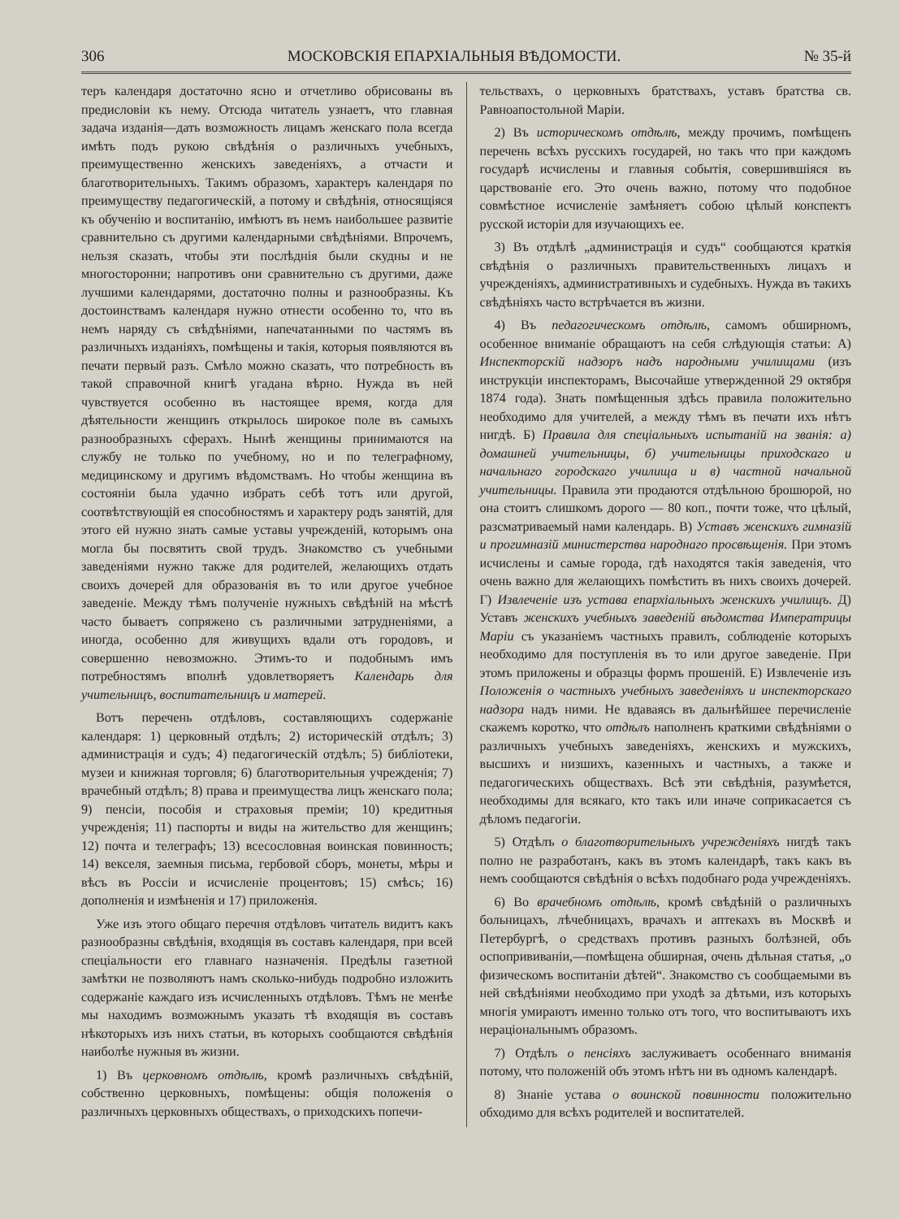306 МОСКОВСКІЯ ЕПАРХІАЛЬНЫЯ ВѢДОМОСТИ. № 35-й
теръ календаря достаточно ясно и отчетливо обрисованы въ предисловіи къ нему. Отсюда читатель узнаетъ, что главная задача изданія—дать возможность лицамъ женскаго пола всегда имѣть подъ рукою свѣдѣнія о различныхъ учебныхъ, преимущественно женскихъ заведеніяхъ, а отчасти и благотворительныхъ. Такимъ образомъ, характеръ календаря по преимуществу педагогическій, а потому и свѣдѣнія, относящіяся къ обученію и воспитанію, имѣютъ въ немъ наибольшее развитіе сравнительно съ другими календарными свѣдѣніями. Впрочемъ, нельзя сказать, чтобы эти послѣднія были скудны и не многосторонни; напротивъ они сравнительно съ другими, даже лучшими календарями, достаточно полны и разнообразны. Къ достоинствамъ календаря нужно отнести особенно то, что въ немъ наряду съ свѣдѣніями, напечатанными по частямъ въ различныхъ изданіяхъ, помѣщены и такія, которыя появляются въ печати первый разъ. Смѣло можно сказать, что потребность въ такой справочной книгѣ угадана вѣрно. Нужда въ ней чувствуется особенно въ настоящее время, когда для дѣятельности женщинъ открылось широкое поле въ самыхъ разнообразныхъ сферахъ. Нынѣ женщины принимаются на службу не только по учебному, но и по телеграфному, медицинскому и другимъ вѣдомствамъ. Но чтобы женщина въ состояніи была удачно избрать себѣ тотъ или другой, соотвѣтствующій ея способностямъ и характеру родъ занятій, для этого ей нужно знать самые уставы учрежденій, которымъ она могла бы посвятить свой трудъ. Знакомство съ учебными заведеніями нужно также для родителей, желающихъ отдать своихъ дочерей для образованія въ то или другое учебное заведеніе. Между тѣмъ полученіе нужныхъ свѣдѣній на мѣстѣ часто бываетъ сопряжено съ различными затрудненіями, а иногда, особенно для живущихъ вдали отъ городовъ, и совершенно невозможно. Этимъ-то и подобнымъ имъ потребностямъ вполнѣ удовлетворяетъ Календарь для учительницъ, воспитательницъ и матерей.
Вотъ перечень отдѣловъ, составляющихъ содержаніе календаря: 1) церковный отдѣлъ; 2) историческій отдѣлъ; 3) администрація и судъ; 4) педагогическій отдѣлъ; 5) библіотеки, музеи и книжная торговля; 6) благотворительныя учрежденія; 7) врачебный отдѣлъ; 8) права и преимущества лицъ женскаго пола; 9) пенсіи, пособія и страховыя преміи; 10) кредитныя учрежденія; 11) паспорты и виды на жительство для женщинъ; 12) почта и телеграфъ; 13) всесословная воинская повинность; 14) векселя, заемныя письма, гербовой сборъ, монеты, мѣры и вѣсъ въ Россіи и исчисленіе процентовъ; 15) смѣсь; 16) дополненія и измѣненія и 17) приложенія.
Уже изъ этого общаго перечня отдѣловъ читатель видитъ какъ разнообразны свѣдѣнія, входящія въ составъ календаря, при всей спеціальности его главнаго назначенія. Предѣлы газетной замѣтки не позволяютъ намъ сколько-нибудь подробно изложить содержаніе каждаго изъ исчисленныхъ отдѣловъ. Тѣмъ не менѣе мы находимъ возможнымъ указать тѣ входящія въ составъ нѣкоторыхъ изъ нихъ статьи, въ которыхъ сообщаются свѣдѣнія наиболѣе нужныя въ жизни.
1) Въ церковномъ отдѣлѣ, кромѣ различныхъ свѣдѣній, собственно церковныхъ, помѣщены: общія положенія о различныхъ церковныхъ обществахъ, о приходскихъ попечи-
тельствахъ, о церковныхъ братствахъ, уставъ братства св. Равноапостольной Маріи.
2) Въ историческомъ отдѣлѣ, между прочимъ, помѣщенъ перечень всѣхъ русскихъ государей, но такъ что при каждомъ государѣ исчислены и главныя событія, совершившіяся въ царствованіе его. Это очень важно, потому что подобное совмѣстное исчисленіе замѣняетъ собою цѣлый конспектъ русской исторіи для изучающихъ ее.
3) Въ отдѣлѣ „администрація и судъ“ сообщаются краткія свѣдѣнія о различныхъ правительственныхъ лицахъ и учрежденіяхъ, административныхъ и судебныхъ. Нужда въ такихъ свѣдѣніяхъ часто встрѣчается въ жизни.
4) Въ педагогическомъ отдѣлѣ, самомъ обширномъ, особенное вниманіе обращаютъ на себя слѣдующія статьи: А) Инспекторскій надзоръ надъ народными училищами (изъ инструкціи инспекторамъ, Высочайше утвержденной 29 октября 1874 года). Знать помѣщенныя здѣсь правила положительно необходимо для учителей, а между тѣмъ въ печати ихъ нѣтъ нигдѣ. Б) Правила для спеціальныхъ испытаній на званія: а) домашней учительницы, б) учительницы приходскаго и начальнаго городскаго училища и в) частной начальной учительницы. Правила эти продаются отдѣльною брошюрой, но она стоитъ слишкомъ дорого — 80 коп., почти тоже, что цѣлый, разсматриваемый нами календарь. В) Уставъ женскихъ гимназій и прогимназій министерства народнаго просвѣщенія. При этомъ исчислены и самые города, гдѣ находятся такія заведенія, что очень важно для желающихъ помѣстить въ нихъ своихъ дочерей. Г) Извлеченіе изъ устава епархіальныхъ женскихъ училищъ. Д) Уставъ женскихъ учебныхъ заведеній вѣдомства Императрицы Маріи съ указаніемъ частныхъ правилъ, соблюденіе которыхъ необходимо для поступленія въ то или другое заведеніе. При этомъ приложены и образцы формъ прошеній. Е) Извлеченіе изъ Положенія о частныхъ учебныхъ заведеніяхъ и инспекторскаго надзора надъ ними. Не вдаваясь въ дальнѣйшее перечисленіе скажемъ коротко, что отдѣлъ наполненъ краткими свѣдѣніями о различныхъ учебныхъ заведеніяхъ, женскихъ и мужскихъ, высшихъ и низшихъ, казенныхъ и частныхъ, а также и педагогическихъ обществахъ. Всѣ эти свѣдѣнія, разумѣется, необходимы для всякаго, кто такъ или иначе соприкасается съ дѣломъ педагогіи.
5) Отдѣлъ о благотворительныхъ учрежденіяхъ нигдѣ такъ полно не разработанъ, какъ въ этомъ календарѣ, такъ какъ въ немъ сообщаются свѣдѣнія о всѣхъ подобнаго рода учрежденіяхъ.
6) Во врачебномъ отдѣлѣ, кромѣ свѣдѣній о различныхъ больницахъ, лѣчебницахъ, врачахъ и аптекахъ въ Москвѣ и Петербургѣ, о средствахъ противъ разныхъ болѣзней, объ оспопрививаніи,—помѣщена обширная, очень дѣльная статья, „о физическомъ воспитаніи дѣтей“. Знакомство съ сообщаемыми въ ней свѣдѣніями необходимо при уходѣ за дѣтьми, изъ которыхъ многія умираютъ именно только отъ того, что воспитываютъ ихъ нераціональнымъ образомъ.
7) Отдѣлъ о пенсіяхъ заслуживаетъ особеннаго вниманія потому, что положеній объ этомъ нѣтъ ни въ одномъ календарѣ.
8) Знаніе устава о воинской повинности положительно обходимо для всѣхъ родителей и воспитателей.